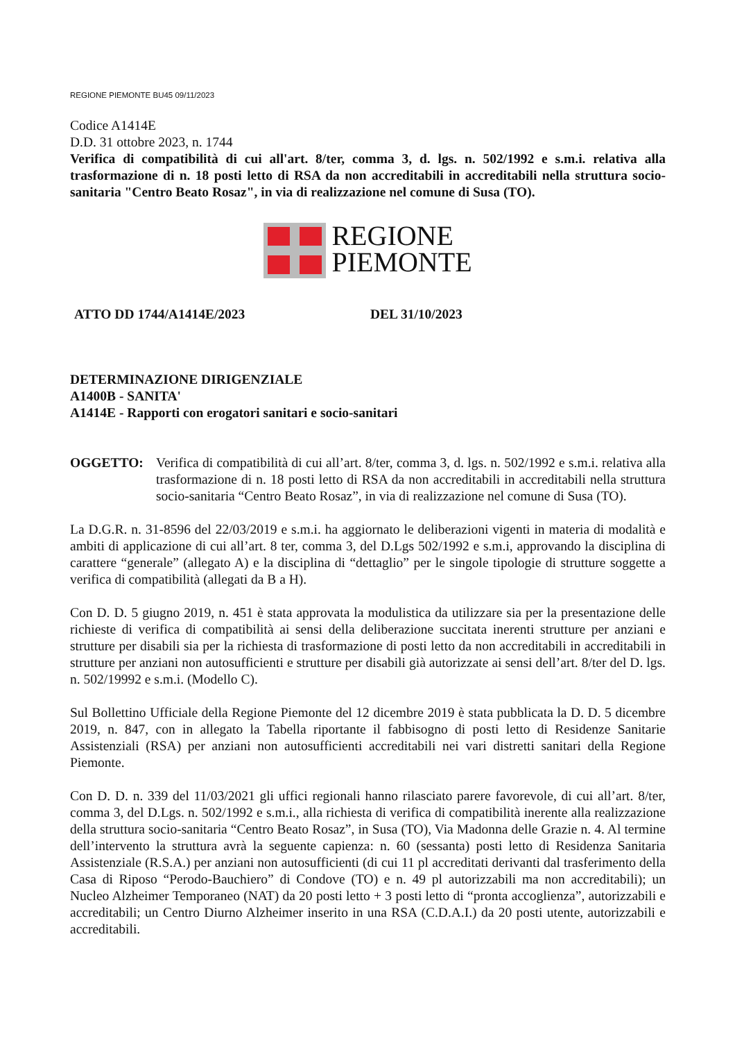REGIONE PIEMONTE BU45 09/11/2023
Codice A1414E
D.D. 31 ottobre 2023, n. 1744
Verifica di compatibilità di cui all'art. 8/ter, comma 3, d. lgs. n. 502/1992 e s.m.i. relativa alla trasformazione di n. 18 posti letto di RSA da non accreditabili in accreditabili nella struttura socio-sanitaria "Centro Beato Rosaz", in via di realizzazione nel comune di Susa (TO).
REGIONE
PIEMONTE
ATTO DD 1744/A1414E/2023 DEL 31/10/2023
DETERMINAZIONE DIRIGENZIALE
A1400B - SANITA'
A1414E - Rapporti con erogatori sanitari e socio-sanitari
OGGETTO: Verifica di compatibilità di cui all’art. 8/ter, comma 3, d. lgs. n. 502/1992 e s.m.i. relativa alla trasformazione di n. 18 posti letto di RSA da non accreditabili in accreditabili nella struttura socio-sanitaria “Centro Beato Rosaz”, in via di realizzazione nel comune di Susa (TO).
La D.G.R. n. 31-8596 del 22/03/2019 e s.m.i. ha aggiornato le deliberazioni vigenti in materia di modalità e ambiti di applicazione di cui all’art. 8 ter, comma 3, del D.Lgs 502/1992 e s.m.i, approvando la disciplina di carattere “generale” (allegato A) e la disciplina di “dettaglio” per le singole tipologie di strutture soggette a verifica di compatibilità (allegati da B a H).
Con D. D. 5 giugno 2019, n. 451 è stata approvata la modulistica da utilizzare sia per la presentazione delle richieste di verifica di compatibilità ai sensi della deliberazione succitata inerenti strutture per anziani e strutture per disabili sia per la richiesta di trasformazione di posti letto da non accreditabili in accreditabili in strutture per anziani non autosufficienti e strutture per disabili già autorizzate ai sensi dell’art. 8/ter del D. lgs. n. 502/19992 e s.m.i. (Modello C).
Sul Bollettino Ufficiale della Regione Piemonte del 12 dicembre 2019 è stata pubblicata la D. D. 5 dicembre 2019, n. 847, con in allegato la Tabella riportante il fabbisogno di posti letto di Residenze Sanitarie Assistenziali (RSA) per anziani non autosufficienti accreditabili nei vari distretti sanitari della Regione Piemonte.
Con D. D. n. 339 del 11/03/2021 gli uffici regionali hanno rilasciato parere favorevole, di cui all’art. 8/ter, comma 3, del D.Lgs. n. 502/1992 e s.m.i., alla richiesta di verifica di compatibilità inerente alla realizzazione della struttura socio-sanitaria “Centro Beato Rosaz”, in Susa (TO), Via Madonna delle Grazie n. 4. Al termine dell’intervento la struttura avrà la seguente capienza: n. 60 (sessanta) posti letto di Residenza Sanitaria Assistenziale (R.S.A.) per anziani non autosufficienti (di cui 11 pl accreditati derivanti dal trasferimento della Casa di Riposo “Perodo-Bauchiero” di Condove (TO) e n. 49 pl autorizzabili ma non accreditabili); un Nucleo Alzheimer Temporaneo (NAT) da 20 posti letto + 3 posti letto di “pronta accoglienza”, autorizzabili e accreditabili; un Centro Diurno Alzheimer inserito in una RSA (C.D.A.I.) da 20 posti utente, autorizzabili e accreditabili.